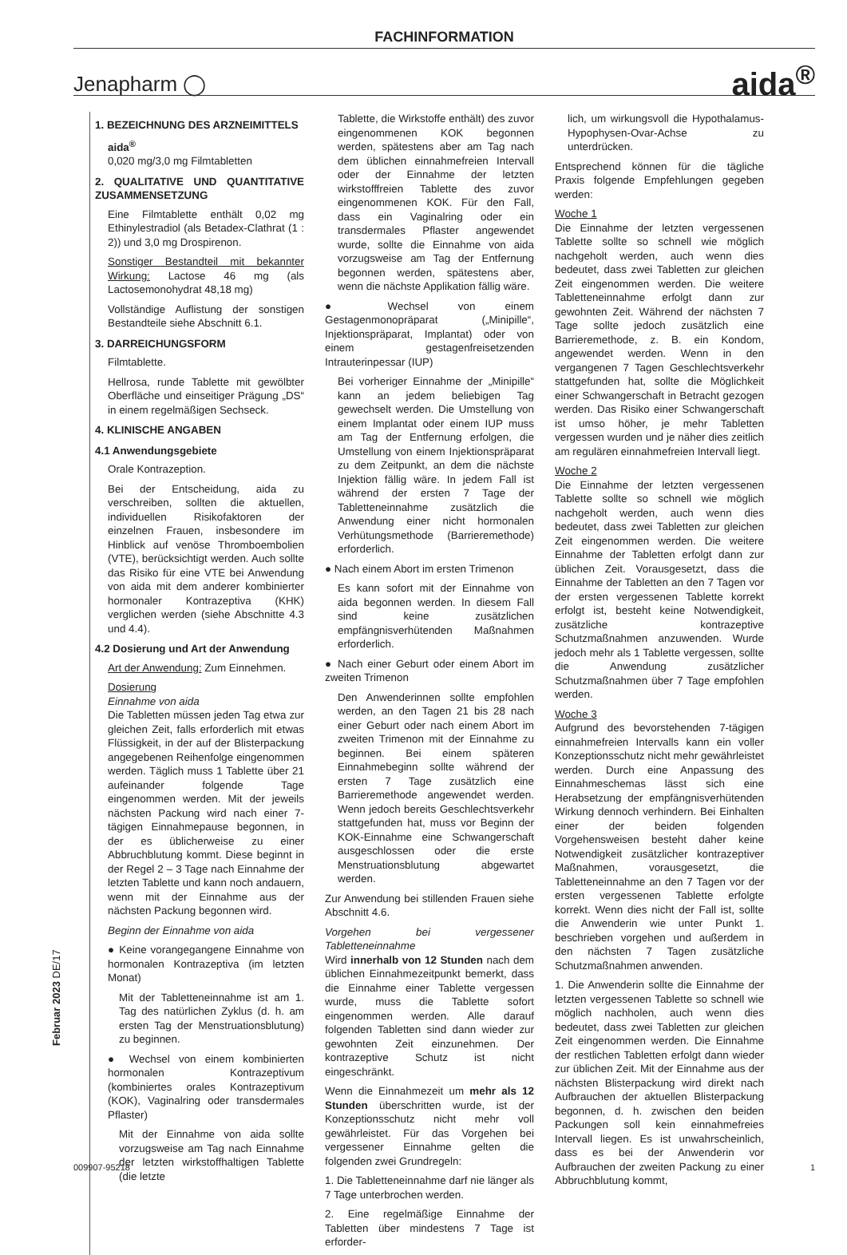FACHINFORMATION
Jenapharm ◯ aida<sup>®</sup>
1. BEZEICHNUNG DES ARZNEIMITTELS
aida<sup>®</sup>
0,020 mg/3,0 mg Filmtabletten
2. QUALITATIVE UND QUANTITATIVE ZUSAMMENSETZUNG
Eine Filmtablette enthält 0,02 mg Ethinylestradiol (als Betadex-Clathrat (1 : 2)) und 3,0 mg Drospirenon.
Sonstiger Bestandteil mit bekannter Wirkung: Lactose 46 mg (als Lactosemonohydrat 48,18 mg)
Vollständige Auflistung der sonstigen Bestandteile siehe Abschnitt 6.1.
3. DARREICHUNGSFORM
Filmtablette.
Hellrosa, runde Tablette mit gewölbter Oberfläche und einseitiger Prägung „DS“ in einem regelmäßigen Sechseck.
4. KLINISCHE ANGABEN
4.1 Anwendungsgebiete
Orale Kontrazeption.
Bei der Entscheidung, aida zu verschreiben, sollten die aktuellen, individuellen Risikofaktoren der einzelnen Frauen, insbesondere im Hinblick auf venöse Thromboembolien (VTE), berücksichtigt werden. Auch sollte das Risiko für eine VTE bei Anwendung von aida mit dem anderer kombinierter hormonaler Kontrazeptiva (KHK) verglichen werden (siehe Abschnitte 4.3 und 4.4).
4.2 Dosierung und Art der Anwendung
Art der Anwendung: Zum Einnehmen.
Dosierung
Einnahme von aida
Die Tabletten müssen jeden Tag etwa zur gleichen Zeit, falls erforderlich mit etwas Flüssigkeit, in der auf der Blisterpackung angegebenen Reihenfolge eingenommen werden. Täglich muss 1 Tablette über 21 aufeinander folgende Tage eingenommen werden. Mit der jeweils nächsten Packung wird nach einer 7-tägigen Einnahmepause begonnen, in der es üblicherweise zu einer Abbruchblutung kommt. Diese beginnt in der Regel 2 – 3 Tage nach Einnahme der letzten Tablette und kann noch andauern, wenn mit der Einnahme aus der nächsten Packung begonnen wird.
Beginn der Einnahme von aida
● Keine vorangegangene Einnahme von hormonalen Kontrazeptiva (im letzten Monat)
Mit der Tabletteneinnahme ist am 1. Tag des natürlichen Zyklus (d. h. am ersten Tag der Menstruationsblutung) zu beginnen.
● Wechsel von einem kombinierten hormonalen Kontrazeptivum (kombiniertes orales Kontrazeptivum (KOK), Vaginalring oder transdermales Pflaster)
Mit der Einnahme von aida sollte vorzugsweise am Tag nach Einnahme der letzten wirkstoffhaltigen Tablette (die letzte
Tablette, die Wirkstoffe enthält) des zuvor eingenommenen KOK begonnen werden, spätestens aber am Tag nach dem üblichen einnahmefreien Intervall oder der Einnahme der letzten wirkstofffreien Tablette des zuvor eingenommenen KOK. Für den Fall, dass ein Vaginalring oder ein transdermales Pflaster angewendet wurde, sollte die Einnahme von aida vorzugsweise am Tag der Entfernung begonnen werden, spätestens aber, wenn die nächste Applikation fällig wäre.
● Wechsel von einem Gestagenmonopräparat („Minipille“, Injektionspräparat, Implantat) oder von einem gestagenfreisetzenden Intrauterinpessar (IUP)
Bei vorheriger Einnahme der „Minipille“ kann an jedem beliebigen Tag gewechselt werden. Die Umstellung von einem Implantat oder einem IUP muss am Tag der Entfernung erfolgen, die Umstellung von einem Injektionspräparat zu dem Zeitpunkt, an dem die nächste Injektion fällig wäre. In jedem Fall ist während der ersten 7 Tage der Tabletteneinnahme zusätzlich die Anwendung einer nicht hormonalen Verhütungsmethode (Barrieremethode) erforderlich.
● Nach einem Abort im ersten Trimenon
Es kann sofort mit der Einnahme von aida begonnen werden. In diesem Fall sind keine zusätzlichen empfängnisverhütenden Maßnahmen erforderlich.
● Nach einer Geburt oder einem Abort im zweiten Trimenon
Den Anwenderinnen sollte empfohlen werden, an den Tagen 21 bis 28 nach einer Geburt oder nach einem Abort im zweiten Trimenon mit der Einnahme zu beginnen. Bei einem späteren Einnahmebeginn sollte während der ersten 7 Tage zusätzlich eine Barrieremethode angewendet werden. Wenn jedoch bereits Geschlechtsverkehr stattgefunden hat, muss vor Beginn der KOK-Einnahme eine Schwangerschaft ausgeschlossen oder die erste Menstruationsblutung abgewartet werden.
Zur Anwendung bei stillenden Frauen siehe Abschnitt 4.6.
Vorgehen bei vergessener Tabletteneinnahme
Wird innerhalb von 12 Stunden nach dem üblichen Einnahmezeitpunkt bemerkt, dass die Einnahme einer Tablette vergessen wurde, muss die Tablette sofort eingenommen werden. Alle darauf folgenden Tabletten sind dann wieder zur gewohnten Zeit einzunehmen. Der kontrazeptive Schutz ist nicht eingeschränkt.
Wenn die Einnahmezeit um mehr als 12 Stunden überschritten wurde, ist der Konzeptionsschutz nicht mehr voll gewährleistet. Für das Vorgehen bei vergessener Einnahme gelten die folgenden zwei Grundregeln:
1. Die Tabletteneinnahme darf nie länger als 7 Tage unterbrochen werden.
2. Eine regelmäßige Einnahme der Tabletten über mindestens 7 Tage ist erforder-
lich, um wirkungsvoll die Hypothalamus-Hypophysen-Ovar-Achse zu unterdrücken.
Entsprechend können für die tägliche Praxis folgende Empfehlungen gegeben werden:
Woche 1
Die Einnahme der letzten vergessenen Tablette sollte so schnell wie möglich nachgeholt werden, auch wenn dies bedeutet, dass zwei Tabletten zur gleichen Zeit eingenommen werden. Die weitere Tabletteneinnahme erfolgt dann zur gewohnten Zeit. Während der nächsten 7 Tage sollte jedoch zusätzlich eine Barrieremethode, z. B. ein Kondom, angewendet werden. Wenn in den vergangenen 7 Tagen Geschlechtsverkehr stattgefunden hat, sollte die Möglichkeit einer Schwangerschaft in Betracht gezogen werden. Das Risiko einer Schwangerschaft ist umso höher, je mehr Tabletten vergessen wurden und je näher dies zeitlich am regulären einnahmefreien Intervall liegt.
Woche 2
Die Einnahme der letzten vergessenen Tablette sollte so schnell wie möglich nachgeholt werden, auch wenn dies bedeutet, dass zwei Tabletten zur gleichen Zeit eingenommen werden. Die weitere Einnahme der Tabletten erfolgt dann zur üblichen Zeit. Vorausgesetzt, dass die Einnahme der Tabletten an den 7 Tagen vor der ersten vergessenen Tablette korrekt erfolgt ist, besteht keine Notwendigkeit, zusätzliche kontrazeptive Schutzmaßnahmen anzuwenden. Wurde jedoch mehr als 1 Tablette vergessen, sollte die Anwendung zusätzlicher Schutzmaßnahmen über 7 Tage empfohlen werden.
Woche 3
Aufgrund des bevorstehenden 7-tägigen einnahmefreien Intervalls kann ein voller Konzeptionsschutz nicht mehr gewährleistet werden. Durch eine Anpassung des Einnahmeschemas lässt sich eine Herabsetzung der empfängnisverhütenden Wirkung dennoch verhindern. Bei Einhalten einer der beiden folgenden Vorgehensweisen besteht daher keine Notwendigkeit zusätzlicher kontrazeptiver Maßnahmen, vorausgesetzt, die Tabletteneinnahme an den 7 Tagen vor der ersten vergessenen Tablette erfolgte korrekt. Wenn dies nicht der Fall ist, sollte die Anwenderin wie unter Punkt 1. beschrieben vorgehen und außerdem in den nächsten 7 Tagen zusätzliche Schutzmaßnahmen anwenden.
1. Die Anwenderin sollte die Einnahme der letzten vergessenen Tablette so schnell wie möglich nachholen, auch wenn dies bedeutet, dass zwei Tabletten zur gleichen Zeit eingenommen werden. Die Einnahme der restlichen Tabletten erfolgt dann wieder zur üblichen Zeit. Mit der Einnahme aus der nächsten Blisterpackung wird direkt nach Aufbrauchen der aktuellen Blisterpackung begonnen, d. h. zwischen den beiden Packungen soll kein einnahmefreies Intervall liegen. Es ist unwahrscheinlich, dass es bei der Anwenderin vor Aufbrauchen der zweiten Packung zu einer Abbruchblutung kommt,
Februar 2023 DE/17
009907-95218 1